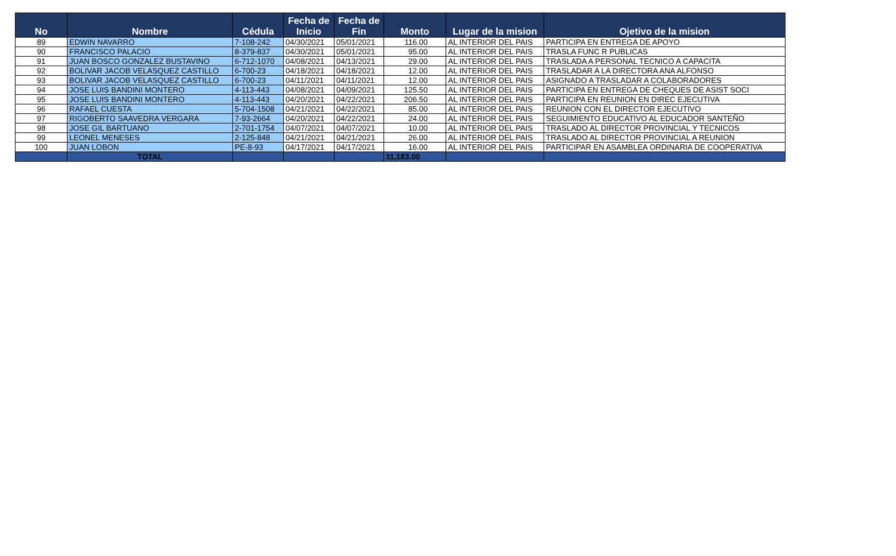| No | Nombre | Cédula | Fecha de Inicio | Fecha de Fin | Monto | Lugar de la mision | Ojetivo de la mision |
| --- | --- | --- | --- | --- | --- | --- | --- |
| 89 | EDWIN NAVARRO | 7-108-242 | 04/30/2021 | 05/01/2021 | 116.00 | AL INTERIOR DEL PAIS | PARTICIPA EN ENTREGA DE APOYO |
| 90 | FRANCISCO PALACIO | 8-379-837 | 04/30/2021 | 05/01/2021 | 95.00 | AL INTERIOR DEL PAIS | TRASLA FUNC R PUBLICAS |
| 91 | JUAN BOSCO GONZALEZ BUSTAVINO | 6-712-1070 | 04/08/2021 | 04/13/2021 | 29.00 | AL INTERIOR DEL PAIS | TRASLADA A PERSONAL TECNICO A CAPACITA |
| 92 | BOLIVAR JACOB VELASQUEZ CASTILLO | 6-700-23 | 04/18/2021 | 04/18/2021 | 12.00 | AL INTERIOR DEL PAIS | TRASLADAR A LA DIRECTORA ANA ALFONSO |
| 93 | BOLIVAR JACOB VELASQUEZ CASTILLO | 6-700-23 | 04/11/2021 | 04/11/2021 | 12.00 | AL INTERIOR DEL PAIS | ASIGNADO A TRASLADAR A COLABORADORES |
| 94 | JOSE LUIS BANDINI MONTERO | 4-113-443 | 04/08/2021 | 04/09/2021 | 125.50 | AL INTERIOR DEL PAIS | PARTICIPA EN ENTREGA DE CHEQUES DE ASIST SOCI |
| 95 | JOSE LUIS BANDINI MONTERO | 4-113-443 | 04/20/2021 | 04/22/2021 | 206.50 | AL INTERIOR DEL PAIS | PARTICIPA EN REUNION EN DIREC EJECUTIVA |
| 96 | RAFAEL CUESTA | 5-704-1508 | 04/21/2021 | 04/22/2021 | 85.00 | AL INTERIOR DEL PAIS | REUNION CON EL DIRECTOR EJECUTIVO |
| 97 | RIGOBERTO SAAVEDRA VERGARA | 7-93-2664 | 04/20/2021 | 04/22/2021 | 24.00 | AL INTERIOR DEL PAIS | SEGUIMIENTO EDUCATIVO AL EDUCADOR SANTEÑO |
| 98 | JOSE GIL BARTUANO | 2-701-1754 | 04/07/2021 | 04/07/2021 | 10.00 | AL INTERIOR DEL PAIS | TRASLADO AL DIRECTOR PROVINCIAL Y TECNICOS |
| 99 | LEONEL MENESES | 2-125-848 | 04/21/2021 | 04/21/2021 | 26.00 | AL INTERIOR DEL PAIS | TRASLADO AL DIRECTOR PROVINCIAL A REUNION |
| 100 | JUAN LOBON | PE-8-93 | 04/17/2021 | 04/17/2021 | 16.00 | AL INTERIOR DEL PAIS | PARTICIPAR EN ASAMBLEA ORDINARIA DE COOPERATIVA |
| | TOTAL | | | | 11,183.00 | | |